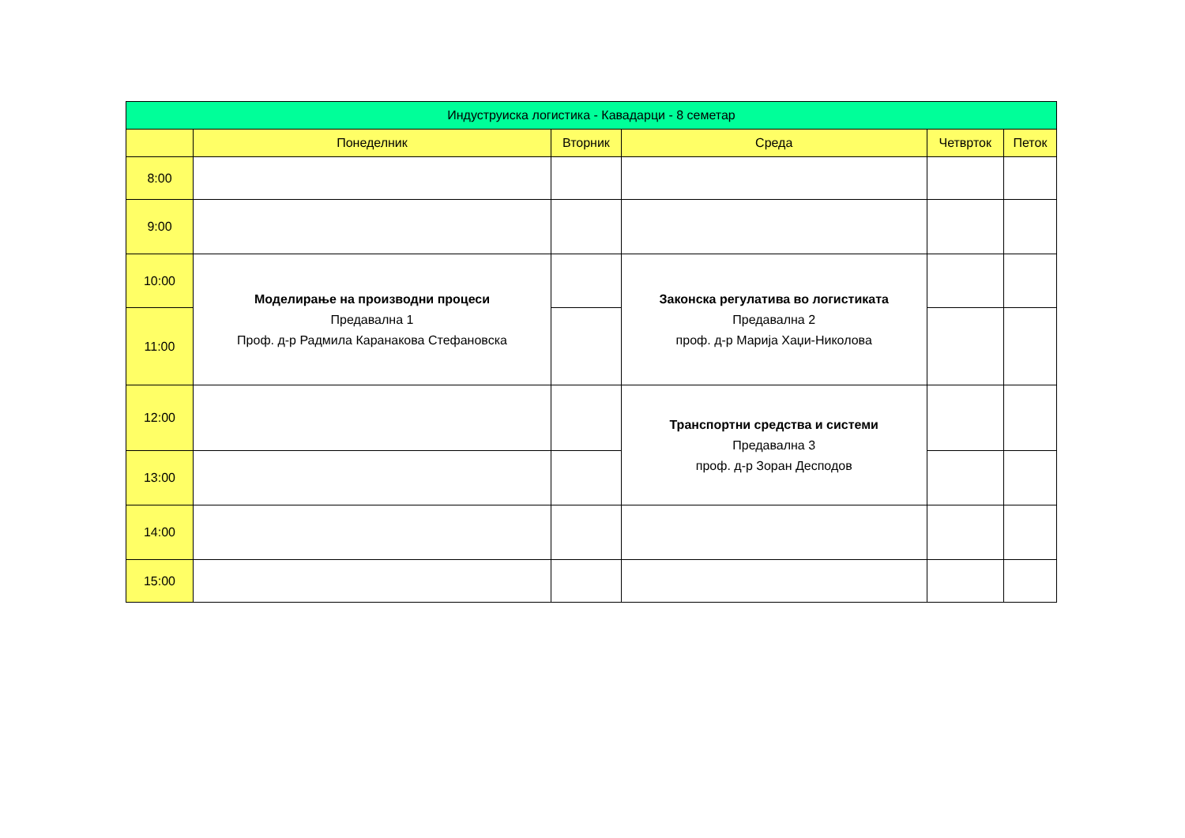| Индуструиска логистика - Кавадарци - 8 семетар | | | | | |
| --- | --- | --- | --- | --- | --- |
| | Понеделник | Вторник | Среда | Четврток | Петок |
| 8:00 | | | | | |
| 9:00 | | | | | |
| 10:00 | Моделирање на производни процеси Предавална 1 Проф. д-р Радмила Каранакова Стефановска | | Законска регулатива во логистиката Предавална 2 проф. д-р Марија Хаџи-Николова | | |
| 11:00 | | | | | |
| 12:00 | | | Транспортни средства и системи Предавална 3 проф. д-р Зоран Десподов | | |
| 13:00 | | | | | |
| 14:00 | | | | | |
| 15:00 | | | | | |